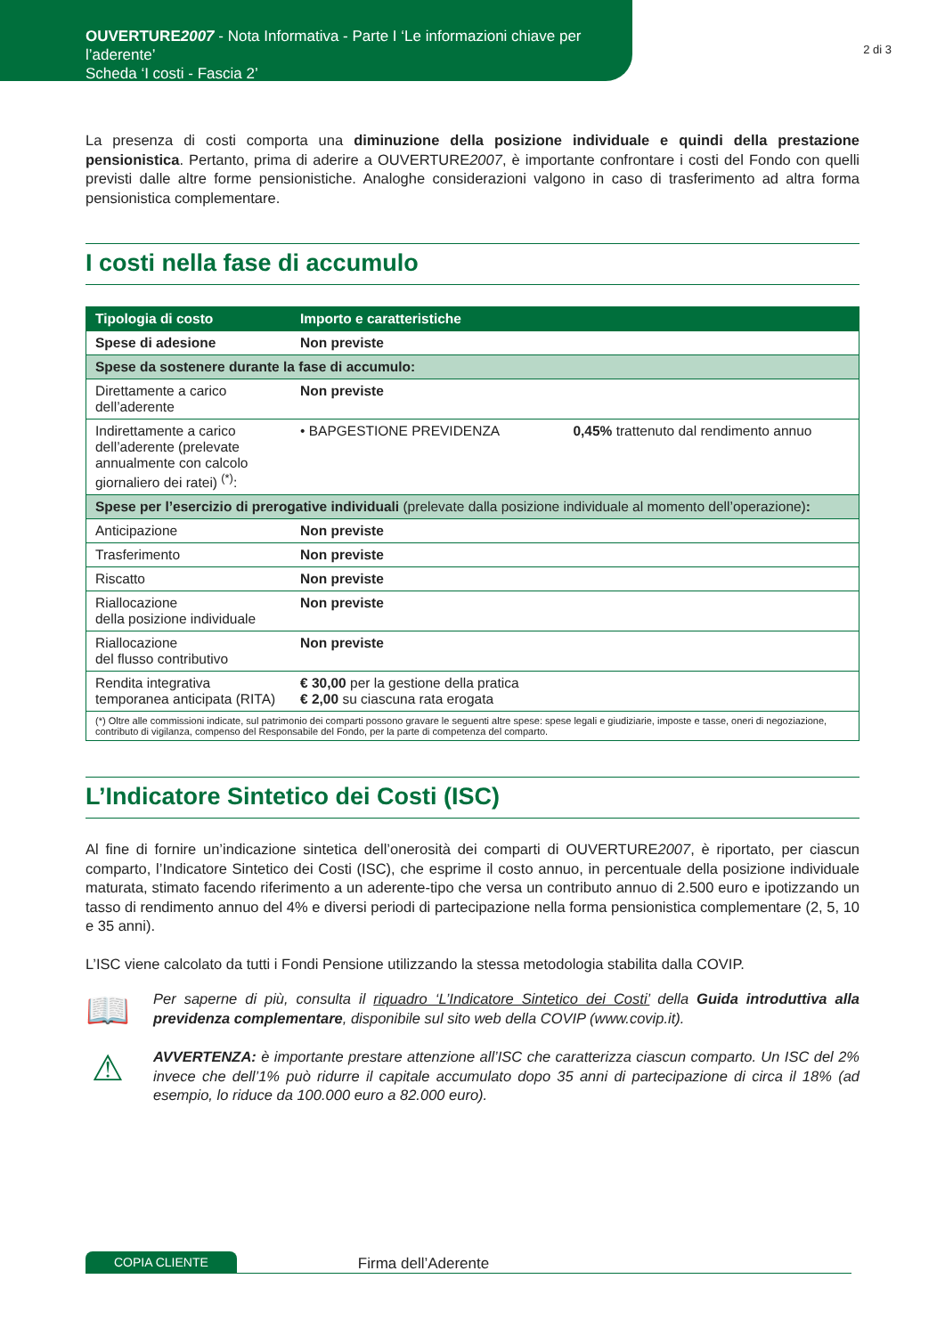OUVERTURE2007 - Nota Informativa - Parte I ‘Le informazioni chiave per l’aderente’
Scheda ‘I costi - Fascia 2’
2 di 3
La presenza di costi comporta una diminuzione della posizione individuale e quindi della prestazione pensionistica. Pertanto, prima di aderire a OUVERTURE2007, è importante confrontare i costi del Fondo con quelli previsti dalle altre forme pensionistiche. Analoghe considerazioni valgono in caso di trasferimento ad altra forma pensionistica complementare.
I costi nella fase di accumulo
| Tipologia di costo | Importo e caratteristiche | |
| --- | --- | --- |
| Spese di adesione | Non previste | |
| Spese da sostenere durante la fase di accumulo: | | |
| Direttamente a carico dell’aderente | Non previste | |
| Indirettamente a carico dell’aderente (prelevate annualmente con calcolo giornaliero dei ratei) <sup>(*)</sup>: | • BAPGESTIONE PREVIDENZA | 0,45% trattenuto dal rendimento annuo |
| Spese per l’esercizio di prerogative individuali (prelevate dalla posizione individuale al momento dell’operazione) : | | |
| Anticipazione | Non previste | |
| Trasferimento | Non previste | |
| Riscatto | Non previste | |
| Riallocazione della posizione individuale | Non previste | |
| Riallocazione del flusso contributivo | Non previste | |
| Rendita integrativa temporanea anticipata (RITA) | € 30,00 per la gestione della pratica € 2,00 su ciascuna rata erogata | |
| (*) Oltre alle commissioni indicate, sul patrimonio dei comparti possono gravare le seguenti altre spese: spese legali e giudiziarie, imposte e tasse, oneri di negoziazione, contributo di vigilanza, compenso del Responsabile del Fondo, per la parte di competenza del comparto. | | |
L’Indicatore Sintetico dei Costi (ISC)
Al fine di fornire un’indicazione sintetica dell’onerosità dei comparti di OUVERTURE2007, è riportato, per ciascun comparto, l’Indicatore Sintetico dei Costi (ISC), che esprime il costo annuo, in percentuale della posizione individuale maturata, stimato facendo riferimento a un aderente-tipo che versa un contributo annuo di 2.500 euro e ipotizzando un tasso di rendimento annuo del 4% e diversi periodi di partecipazione nella forma pensionistica complementare (2, 5, 10 e 35 anni).
L’ISC viene calcolato da tutti i Fondi Pensione utilizzando la stessa metodologia stabilita dalla COVIP.
📖
Per saperne di più, consulta il riquadro ‘L’Indicatore Sintetico dei Costi’ della Guida introduttiva alla previdenza complementare, disponibile sul sito web della COVIP (www.covip.it).
⚠
AVVERTENZA: è importante prestare attenzione all’ISC che caratterizza ciascun comparto. Un ISC del 2% invece che dell’1% può ridurre il capitale accumulato dopo 35 anni di partecipazione di circa il 18% (ad esempio, lo riduce da 100.000 euro a 82.000 euro).
COPIA CLIENTE
Firma dell’Aderente